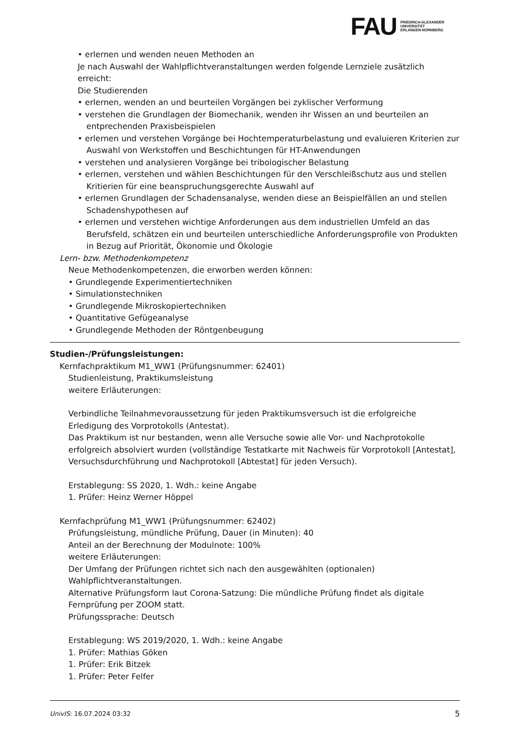FAU
FRIEDRICH-ALEXANDER
UNIVERSITÄT
ERLANGEN-NÜRNBERG
• erlernen und wenden neuen Methoden an
Je nach Auswahl der Wahlpflichtveranstaltungen werden folgende Lernziele zusätzlich erreicht:
Die Studierenden
• erlernen, wenden an und beurteilen Vorgängen bei zyklischer Verformung
• verstehen die Grundlagen der Biomechanik, wenden ihr Wissen an und beurteilen an entprechenden Praxisbeispielen
• erlernen und verstehen Vorgänge bei Hochtemperaturbelastung und evaluieren Kriterien zur Auswahl von Werkstoffen und Beschichtungen für HT-Anwendungen
• verstehen und analysieren Vorgänge bei tribologischer Belastung
• erlernen, verstehen und wählen Beschichtungen für den Verschleißschutz aus und stellen Kritierien für eine beanspruchungsgerechte Auswahl auf
• erlernen Grundlagen der Schadensanalyse, wenden diese an Beispielfällen an und stellen Schadenshypothesen auf
• erlernen und verstehen wichtige Anforderungen aus dem industriellen Umfeld an das Berufsfeld, schätzen ein und beurteilen unterschiedliche Anforderungsprofile von Produkten in Bezug auf Priorität, Ökonomie und Ökologie
Lern- bzw. Methodenkompetenz
Neue Methodenkompetenzen, die erworben werden können:
• Grundlegende Experimentiertechniken
• Simulationstechniken
• Grundlegende Mikroskopiertechniken
• Quantitative Gefügeanalyse
• Grundlegende Methoden der Röntgenbeugung
Studien-/Prüfungsleistungen:
Kernfachpraktikum M1_WW1 (Prüfungsnummer: 62401)
Studienleistung, Praktikumsleistung
weitere Erläuterungen:
Verbindliche Teilnahmevoraussetzung für jeden Praktikumsversuch ist die erfolgreiche Erledigung des Vorprotokolls (Antestat).
Das Praktikum ist nur bestanden, wenn alle Versuche sowie alle Vor- und Nachprotokolle erfolgreich absolviert wurden (vollständige Testatkarte mit Nachweis für Vorprotokoll [Antestat], Versuchsdurchführung und Nachprotokoll [Abtestat] für jeden Versuch).
Erstablegung: SS 2020, 1. Wdh.: keine Angabe
1. Prüfer: Heinz Werner Höppel
Kernfachprüfung M1_WW1 (Prüfungsnummer: 62402)
Prüfungsleistung, mündliche Prüfung, Dauer (in Minuten): 40
Anteil an der Berechnung der Modulnote: 100%
weitere Erläuterungen:
Der Umfang der Prüfungen richtet sich nach den ausgewählten (optionalen) Wahlpflichtveranstaltungen.
Alternative Prüfungsform laut Corona-Satzung: Die mündliche Prüfung findet als digitale Fernprüfung per ZOOM statt.
Prüfungssprache: Deutsch
Erstablegung: WS 2019/2020, 1. Wdh.: keine Angabe
1. Prüfer: Mathias Göken
1. Prüfer: Erik Bitzek
1. Prüfer: Peter Felfer
UnivIS: 16.07.2024 03:32 5